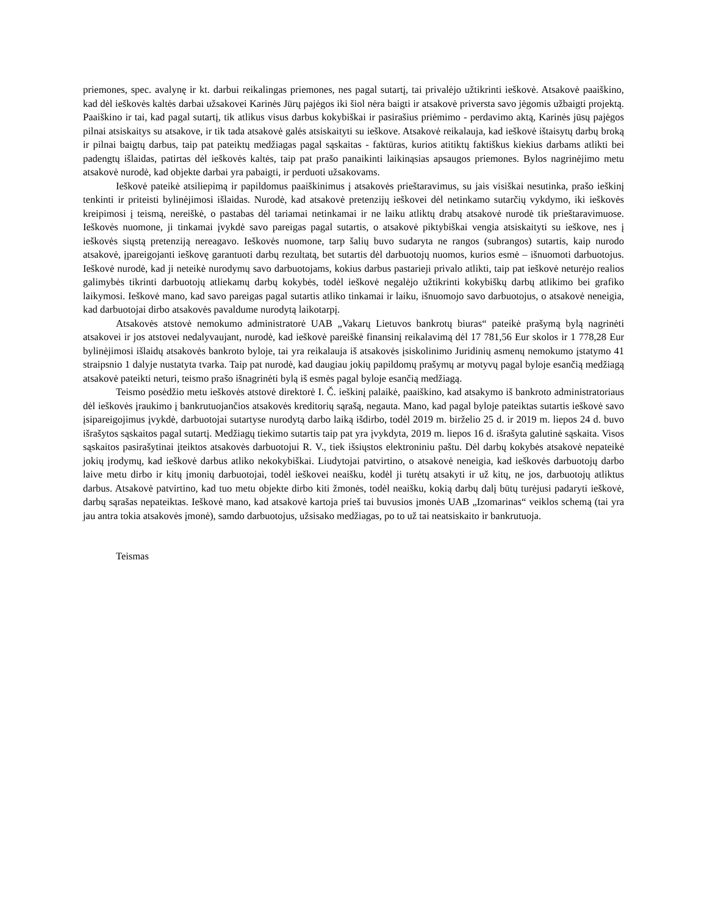priemones, spec. avalynę ir kt. darbui reikalingas priemones, nes pagal sutartį, tai privalėjo užtikrinti ieškovė. Atsakovė paaiškino, kad dėl ieškovės kaltės darbai užsakovei Karinės Jūrų pajėgos iki šiol nėra baigti ir atsakovė priversta savo jėgomis užbaigti projektą. Paaiškino ir tai, kad pagal sutartį, tik atlikus visus darbus kokybiškai ir pasirašius priėmimo - perdavimo aktą, Karinės jūsų pajėgos pilnai atsiskaitys su atsakove, ir tik tada atsakovė galės atsiskaityti su ieškove. Atsakovė reikalauja, kad ieškovė ištaisytų darbų broką ir pilnai baigtų darbus, taip pat pateiktų medžiagas pagal sąskaitas - faktūras, kurios atitiktų faktiškus kiekius darbams atlikti bei padengtų išlaidas, patirtas dėl ieškovės kaltės, taip pat prašo panaikinti laikinąsias apsaugos priemones. Bylos nagrinėjimo metu atsakovė nurodė, kad objekte darbai yra pabaigti, ir perduoti užsakovams.
Ieškovė pateikė atsiliepimą ir papildomus paaiškinimus į atsakovės prieštaravimus, su jais visiškai nesutinka, prašo ieškinį tenkinti ir priteisti bylinėjimosi išlaidas. Nurodė, kad atsakovė pretenzijų ieškovei dėl netinkamo sutarčių vykdymo, iki ieškovės kreipimosi į teismą, nereiškė, o pastabas dėl tariamai netinkamai ir ne laiku atliktų drabų atsakovė nurodė tik prieštaravimuose. Ieškovės nuomone, ji tinkamai įvykdė savo pareigas pagal sutartis, o atsakovė piktybiškai vengia atsiskaityti su ieškove, nes į ieškovės siųstą pretenziją nereagavo. Ieškovės nuomone, tarp šalių buvo sudaryta ne rangos (subrangos) sutartis, kaip nurodo atsakovė, įpareigojanti ieškovę garantuoti darbų rezultatą, bet sutartis dėl darbuotojų nuomos, kurios esmė – išnuomoti darbuotojus. Ieškovė nurodė, kad ji neteikė nurodymų savo darbuotojams, kokius darbus pastarieji privalo atlikti, taip pat ieškovė neturėjo realios galimybės tikrinti darbuotojų atliekamų darbų kokybės, todėl ieškovė negalėjo užtikrinti kokybiškų darbų atlikimo bei grafiko laikymosi. Ieškovė mano, kad savo pareigas pagal sutartis atliko tinkamai ir laiku, išnuomojo savo darbuotojus, o atsakovė neneigia, kad darbuotojai dirbo atsakovės pavaldume nurodytą laikotarpį.
Atsakovės atstovė nemokumo administratorė UAB „Vakarų Lietuvos bankrotų biuras“ pateikė prašymą bylą nagrinėti atsakovei ir jos atstovei nedalyvaujant, nurodė, kad ieškovė pareiškė finansinį reikalavimą dėl 17 781,56 Eur skolos ir 1 778,28 Eur bylinėjimosi išlaidų atsakovės bankroto byloje, tai yra reikalauja iš atsakovės įsiskolinimo Juridinių asmenų nemokumo įstatymo 41 straipsnio 1 dalyje nustatyta tvarka. Taip pat nurodė, kad daugiau jokių papildomų prašymų ar motyvų pagal byloje esančią medžiagą atsakovė pateikti neturi, teismo prašo išnagrinėti bylą iš esmės pagal byloje esančią medžiagą.
Teismo posėdžio metu ieškovės atstovė direktorė I. Č. ieškinį palaikė, paaiškino, kad atsakymo iš bankroto administratoriaus dėl ieškovės įraukimo į bankrutuojančios atsakovės kreditorių sąrašą, negauta. Mano, kad pagal byloje pateiktas sutartis ieškovė savo įsipareigojimus įvykdė, darbuotojai sutartyse nurodytą darbo laiką išdirbo, todėl 2019 m. birželio 25 d. ir 2019 m. liepos 24 d. buvo išrašytos sąskaitos pagal sutartį. Medžiagų tiekimo sutartis taip pat yra įvykdyta, 2019 m. liepos 16 d. išrašyta galutinė sąskaita. Visos sąskaitos pasirašytinai įteiktos atsakovės darbuotojui R. V., tiek išsiųstos elektroniniu paštu. Dėl darbų kokybės atsakovė nepateikė jokių įrodymų, kad ieškovė darbus atliko nekokybiškai. Liudytojai patvirtino, o atsakovė neneigia, kad ieškovės darbuotojų darbo laive metu dirbo ir kitų įmonių darbuotojai, todėl ieškovei neaišku, kodėl ji turėtų atsakyti ir už kitų, ne jos, darbuotojų atliktus darbus. Atsakovė patvirtino, kad tuo metu objekte dirbo kiti žmonės, todėl neaišku, kokią darbų dalį būtų turėjusi padaryti ieškovė, darbų sąrašas nepateiktas. Ieškovė mano, kad atsakovė kartoja prieš tai buvusios įmonės UAB „Izomarinas“ veiklos schemą (tai yra jau antra tokia atsakovės įmonė), samdo darbuotojus, užsisako medžiagas, po to už tai neatsiskaito ir bankrutuoja.
Teismas